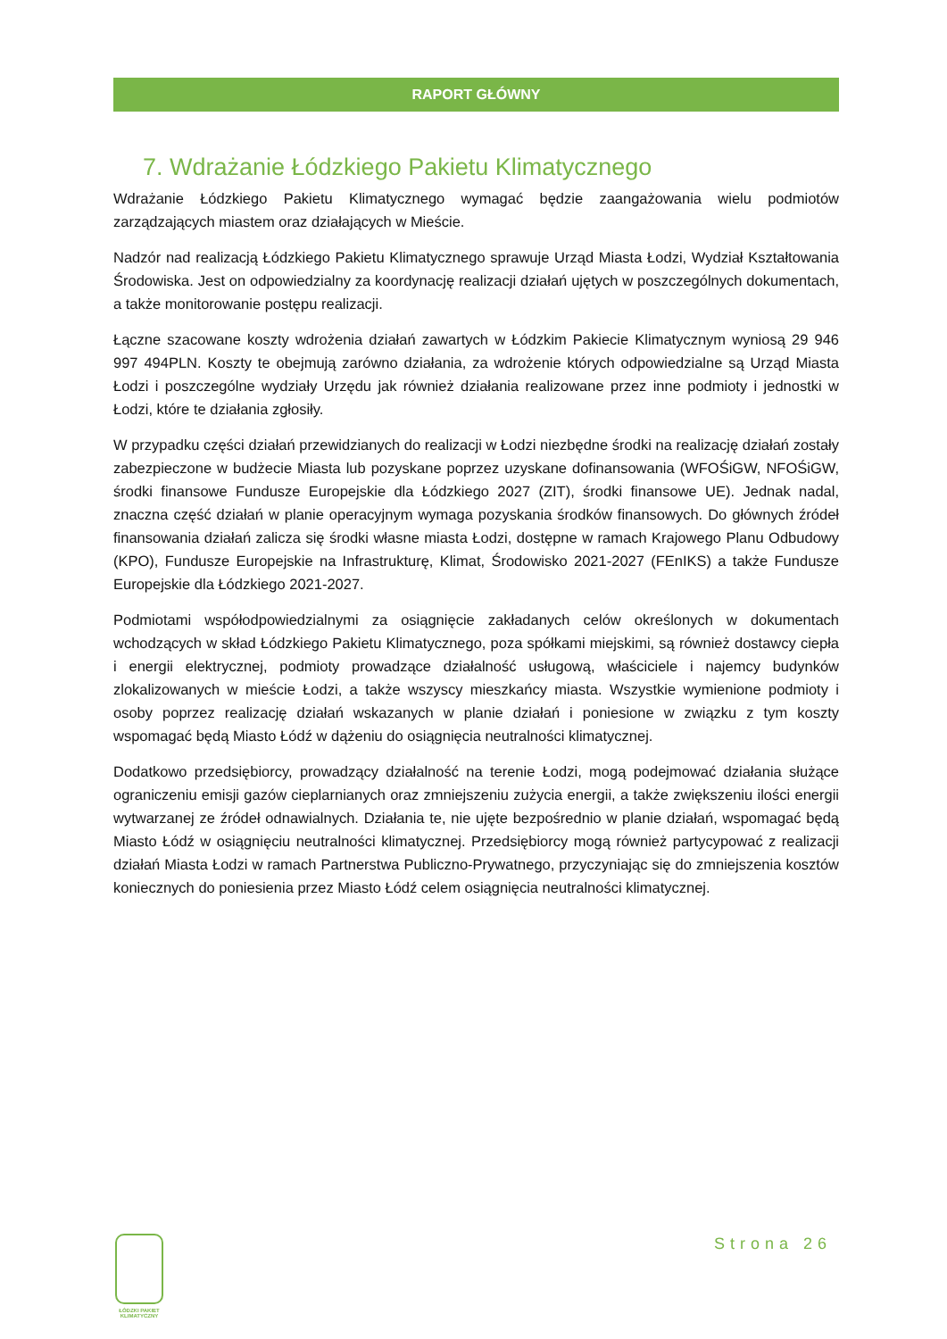RAPORT GŁÓWNY
7. Wdrażanie Łódzkiego Pakietu Klimatycznego
Wdrażanie Łódzkiego Pakietu Klimatycznego wymagać będzie zaangażowania wielu podmiotów zarządzających miastem oraz działających w Mieście.
Nadzór nad realizacją Łódzkiego Pakietu Klimatycznego sprawuje Urząd Miasta Łodzi, Wydział Kształtowania Środowiska. Jest on odpowiedzialny za koordynację realizacji działań ujętych w poszczególnych dokumentach, a także monitorowanie postępu realizacji.
Łączne szacowane koszty wdrożenia działań zawartych w Łódzkim Pakiecie Klimatycznym wyniosą 29 946 997 494PLN. Koszty te obejmują zarówno działania, za wdrożenie których odpowiedzialne są Urząd Miasta Łodzi i poszczególne wydziały Urzędu jak również działania realizowane przez inne podmioty i jednostki w Łodzi, które te działania zgłosiły.
W przypadku części działań przewidzianych do realizacji w Łodzi niezbędne środki na realizację działań zostały zabezpieczone w budżecie Miasta lub pozyskane poprzez uzyskane dofinansowania (WFOŚiGW, NFOŚiGW, środki finansowe Fundusze Europejskie dla Łódzkiego 2027 (ZIT), środki finansowe UE). Jednak nadal, znaczna część działań w planie operacyjnym wymaga pozyskania środków finansowych. Do głównych źródeł finansowania działań zalicza się środki własne miasta Łodzi, dostępne w ramach Krajowego Planu Odbudowy (KPO), Fundusze Europejskie na Infrastrukturę, Klimat, Środowisko 2021-2027 (FEnIKS) a także Fundusze Europejskie dla Łódzkiego 2021-2027.
Podmiotami współodpowiedzialnymi za osiągnięcie zakładanych celów określonych w dokumentach wchodzących w skład Łódzkiego Pakietu Klimatycznego, poza spółkami miejskimi, są również dostawcy ciepła i energii elektrycznej, podmioty prowadzące działalność usługową, właściciele i najemcy budynków zlokalizowanych w mieście Łodzi, a także wszyscy mieszkańcy miasta. Wszystkie wymienione podmioty i osoby poprzez realizację działań wskazanych w planie działań i poniesione w związku z tym koszty wspomagać będą Miasto Łódź w dążeniu do osiągnięcia neutralności klimatycznej.
Dodatkowo przedsiębiorcy, prowadzący działalność na terenie Łodzi, mogą podejmować działania służące ograniczeniu emisji gazów cieplarnianych oraz zmniejszeniu zużycia energii, a także zwiększeniu ilości energii wytwarzanej ze źródeł odnawialnych. Działania te, nie ujęte bezpośrednio w planie działań, wspomagać będą Miasto Łódź w osiągnięciu neutralności klimatycznej. Przedsiębiorcy mogą również partycypować z realizacji działań Miasta Łodzi w ramach Partnerstwa Publiczno-Prywatnego, przyczyniając się do zmniejszenia kosztów koniecznych do poniesienia przez Miasto Łódź celem osiągnięcia neutralności klimatycznej.
ŁÓDZKI PAKIET
KLIMATYCZNY
Strona 26